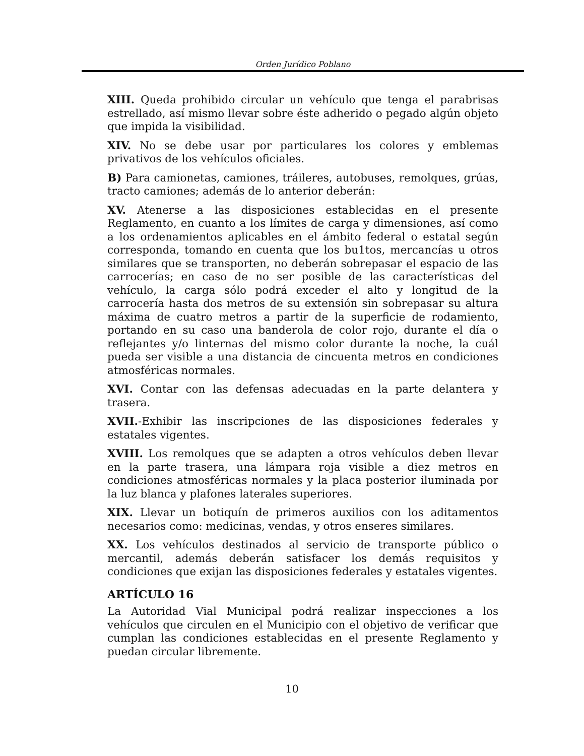Orden Jurídico Poblano
XIII. Queda prohibido circular un vehículo que tenga el parabrisas estrellado, así mismo llevar sobre éste adherido o pegado algún objeto que impida la visibilidad.
XIV. No se debe usar por particulares los colores y emblemas privativos de los vehículos oficiales.
B) Para camionetas, camiones, tráileres, autobuses, remolques, grúas, tracto camiones; además de lo anterior deberán:
XV. Atenerse a las disposiciones establecidas en el presente Reglamento, en cuanto a los límites de carga y dimensiones, así como a los ordenamientos aplicables en el ámbito federal o estatal según corresponda, tomando en cuenta que los bu1tos, mercancías u otros similares que se transporten, no deberán sobrepasar el espacio de las carrocerías; en caso de no ser posible de las características del vehículo, la carga sólo podrá exceder el alto y longitud de la carrocería hasta dos metros de su extensión sin sobrepasar su altura máxima de cuatro metros a partir de la superficie de rodamiento, portando en su caso una banderola de color rojo, durante el día o reflejantes y/o linternas del mismo color durante la noche, la cuál pueda ser visible a una distancia de cincuenta metros en condiciones atmosféricas normales.
XVI. Contar con las defensas adecuadas en la parte delantera y trasera.
XVII.-Exhibir las inscripciones de las disposiciones federales y estatales vigentes.
XVIII. Los remolques que se adapten a otros vehículos deben llevar en la parte trasera, una lámpara roja visible a diez metros en condiciones atmosféricas normales y la placa posterior iluminada por la luz blanca y plafones laterales superiores.
XIX. Llevar un botiquín de primeros auxilios con los aditamentos necesarios como: medicinas, vendas, y otros enseres similares.
XX. Los vehículos destinados al servicio de transporte público o mercantil, además deberán satisfacer los demás requisitos y condiciones que exijan las disposiciones federales y estatales vigentes.
ARTÍCULO 16
La Autoridad Vial Municipal podrá realizar inspecciones a los vehículos que circulen en el Municipio con el objetivo de verificar que cumplan las condiciones establecidas en el presente Reglamento y puedan circular libremente.
10